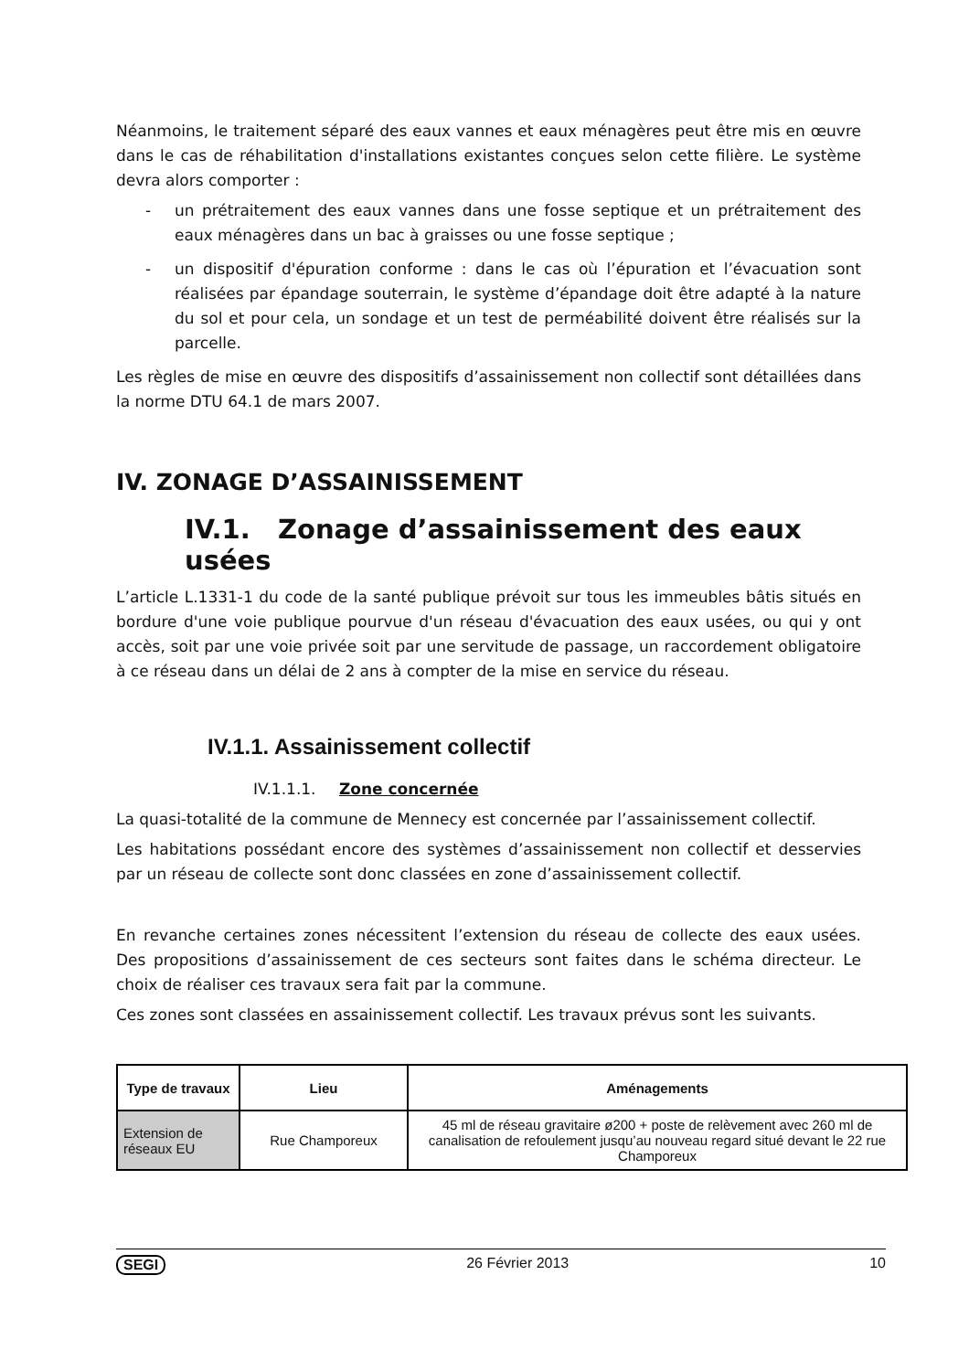Néanmoins, le traitement séparé des eaux vannes et eaux ménagères peut être mis en œuvre dans le cas de réhabilitation d'installations existantes conçues selon cette filière. Le système devra alors comporter :
- un prétraitement des eaux vannes dans une fosse septique et un prétraitement des eaux ménagères dans un bac à graisses ou une fosse septique ;
- un dispositif d'épuration conforme : dans le cas où l’épuration et l’évacuation sont réalisées par épandage souterrain, le système d’épandage doit être adapté à la nature du sol et pour cela, un sondage et un test de perméabilité doivent être réalisés sur la parcelle.
Les règles de mise en œuvre des dispositifs d’assainissement non collectif sont détaillées dans la norme DTU 64.1 de mars 2007.
IV. ZONAGE D’ASSAINISSEMENT
IV.1. Zonage d’assainissement des eaux usées
L’article L.1331-1 du code de la santé publique prévoit sur tous les immeubles bâtis situés en bordure d'une voie publique pourvue d'un réseau d'évacuation des eaux usées, ou qui y ont accès, soit par une voie privée soit par une servitude de passage, un raccordement obligatoire à ce réseau dans un délai de 2 ans à compter de la mise en service du réseau.
IV.1.1. Assainissement collectif
IV.1.1.1. Zone concernée
La quasi-totalité de la commune de Mennecy est concernée par l’assainissement collectif.
Les habitations possédant encore des systèmes d’assainissement non collectif et desservies par un réseau de collecte sont donc classées en zone d’assainissement collectif.
En revanche certaines zones nécessitent l’extension du réseau de collecte des eaux usées. Des propositions d’assainissement de ces secteurs sont faites dans le schéma directeur. Le choix de réaliser ces travaux sera fait par la commune.
Ces zones sont classées en assainissement collectif. Les travaux prévus sont les suivants.
| Type de travaux | Lieu | Aménagements |
| --- | --- | --- |
| Extension de réseaux EU | Rue Champoreux | 45 ml de réseau gravitaire ø200 + poste de relèvement avec 260 ml de canalisation de refoulement jusqu’au nouveau regard situé devant le 22 rue Champoreux |
SEGI 26 Février 2013 10